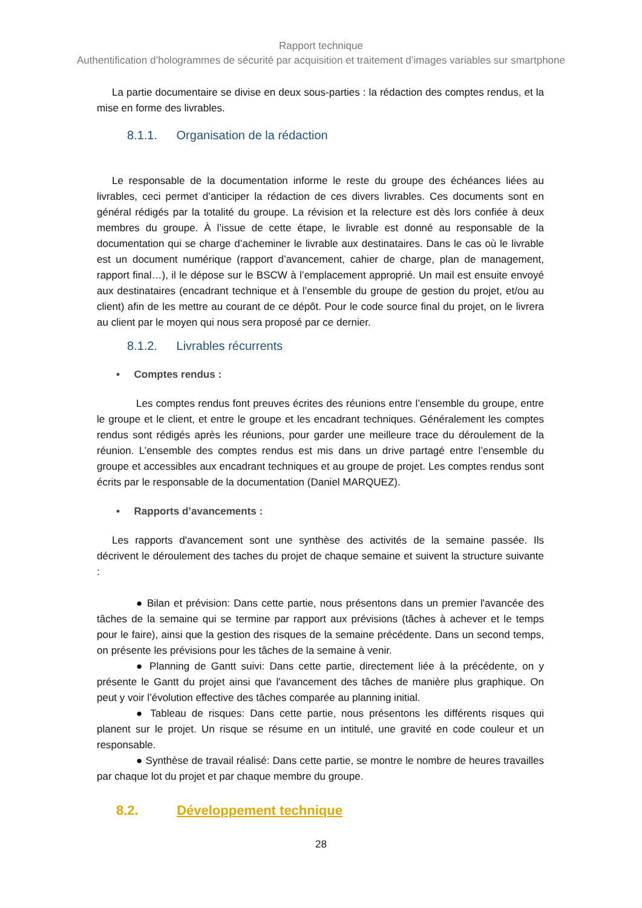Rapport technique
Authentification d’hologrammes de sécurité par acquisition et traitement d’images variables sur smartphone
La partie documentaire se divise en deux sous-parties : la rédaction des comptes rendus, et la mise en forme des livrables.
8.1.1. Organisation de la rédaction
Le responsable de la documentation informe le reste du groupe des échéances liées au livrables, ceci permet d’anticiper la rédaction de ces divers livrables. Ces documents sont en général rédigés par la totalité du groupe. La révision et la relecture est dès lors confiée à deux membres du groupe. À l’issue de cette étape, le livrable est donné au responsable de la documentation qui se charge d’acheminer le livrable aux destinataires. Dans le cas où le livrable est un document numérique (rapport d’avancement, cahier de charge, plan de management, rapport final…), il le dépose sur le BSCW à l’emplacement approprié. Un mail est ensuite envoyé aux destinataires (encadrant technique et à l’ensemble du groupe de gestion du projet, et/ou au client) afin de les mettre au courant de ce dépôt. Pour le code source final du projet, on le livrera au client par le moyen qui nous sera proposé par ce dernier.
8.1.2. Livrables récurrents
• Comptes rendus :
Les comptes rendus font preuves écrites des réunions entre l’ensemble du groupe, entre le groupe et le client, et entre le groupe et les encadrant techniques. Généralement les comptes rendus sont rédigés après les réunions, pour garder une meilleure trace du déroulement de la réunion. L’ensemble des comptes rendus est mis dans un drive partagé entre l’ensemble du groupe et accessibles aux encadrant techniques et au groupe de projet. Les comptes rendus sont écrits par le responsable de la documentation (Daniel MARQUEZ).
• Rapports d’avancements :
Les rapports d'avancement sont une synthèse des activités de la semaine passée. Ils décrivent le déroulement des taches du projet de chaque semaine et suivent la structure suivante :
● Bilan et prévision: Dans cette partie, nous présentons dans un premier l'avancée des tâches de la semaine qui se termine par rapport aux prévisions (tâches à achever et le temps pour le faire), ainsi que la gestion des risques de la semaine précédente. Dans un second temps, on présente les prévisions pour les tâches de la semaine à venir.
● Planning de Gantt suivi: Dans cette partie, directement liée à la précédente, on y présente le Gantt du projet ainsi que l'avancement des tâches de manière plus graphique. On peut y voir l’évolution effective des tâches comparée au planning initial.
● Tableau de risques: Dans cette partie, nous présentons les différents risques qui planent sur le projet. Un risque se résume en un intitulé, une gravité en code couleur et un responsable.
● Synthèse de travail réalisé: Dans cette partie, se montre le nombre de heures travailles par chaque lot du projet et par chaque membre du groupe.
8.2. Développement technique
28